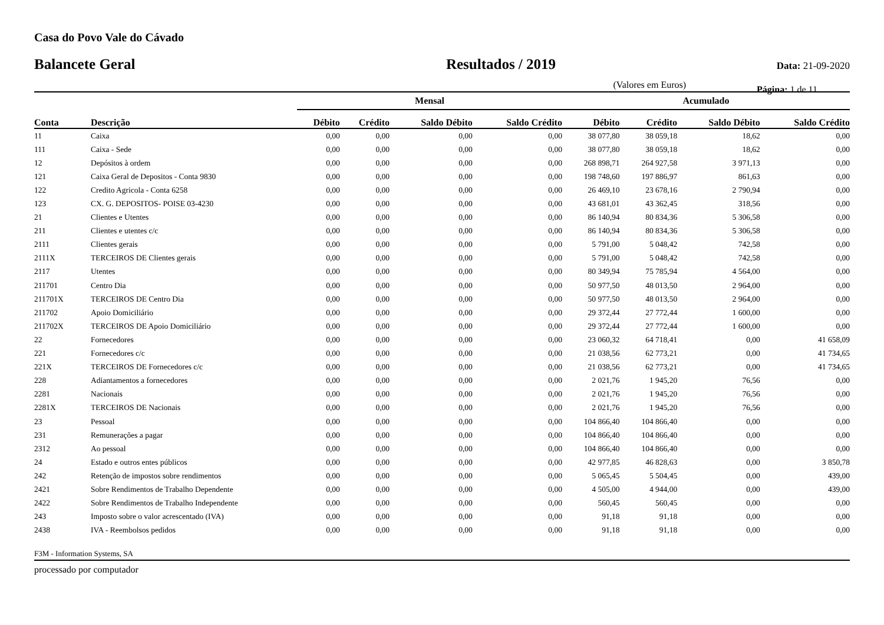Casa do Povo Vale do Cávado
Balancete Geral Resultados / 2019
Data: 21-09-2020
(Valores em Euros) Página: 1 de 11
| | | Mensal | | | | Acumulado | | | |
| --- | --- | --- | --- | --- | --- | --- | --- | --- | --- |
| Conta | Descrição | Débito | Crédito | Saldo Débito | Saldo Crédito | Débito | Crédito | Saldo Débito | Saldo Crédito |
| 11 | Caixa | 0,00 | 0,00 | 0,00 | 0,00 | 38 077,80 | 38 059,18 | 18,62 | 0,00 |
| 111 | Caixa - Sede | 0,00 | 0,00 | 0,00 | 0,00 | 38 077,80 | 38 059,18 | 18,62 | 0,00 |
| 12 | Depósitos à ordem | 0,00 | 0,00 | 0,00 | 0,00 | 268 898,71 | 264 927,58 | 3 971,13 | 0,00 |
| 121 | Caixa Geral de Depositos - Conta 9830 | 0,00 | 0,00 | 0,00 | 0,00 | 198 748,60 | 197 886,97 | 861,63 | 0,00 |
| 122 | Credito Agricola - Conta 6258 | 0,00 | 0,00 | 0,00 | 0,00 | 26 469,10 | 23 678,16 | 2 790,94 | 0,00 |
| 123 | CX. G. DEPOSITOS- POISE 03-4230 | 0,00 | 0,00 | 0,00 | 0,00 | 43 681,01 | 43 362,45 | 318,56 | 0,00 |
| 21 | Clientes e Utentes | 0,00 | 0,00 | 0,00 | 0,00 | 86 140,94 | 80 834,36 | 5 306,58 | 0,00 |
| 211 | Clientes e utentes c/c | 0,00 | 0,00 | 0,00 | 0,00 | 86 140,94 | 80 834,36 | 5 306,58 | 0,00 |
| 2111 | Clientes gerais | 0,00 | 0,00 | 0,00 | 0,00 | 5 791,00 | 5 048,42 | 742,58 | 0,00 |
| 2111X | TERCEIROS DE Clientes gerais | 0,00 | 0,00 | 0,00 | 0,00 | 5 791,00 | 5 048,42 | 742,58 | 0,00 |
| 2117 | Utentes | 0,00 | 0,00 | 0,00 | 0,00 | 80 349,94 | 75 785,94 | 4 564,00 | 0,00 |
| 211701 | Centro Dia | 0,00 | 0,00 | 0,00 | 0,00 | 50 977,50 | 48 013,50 | 2 964,00 | 0,00 |
| 211701X | TERCEIROS DE Centro Dia | 0,00 | 0,00 | 0,00 | 0,00 | 50 977,50 | 48 013,50 | 2 964,00 | 0,00 |
| 211702 | Apoio Domiciliário | 0,00 | 0,00 | 0,00 | 0,00 | 29 372,44 | 27 772,44 | 1 600,00 | 0,00 |
| 211702X | TERCEIROS DE Apoio Domiciliário | 0,00 | 0,00 | 0,00 | 0,00 | 29 372,44 | 27 772,44 | 1 600,00 | 0,00 |
| 22 | Fornecedores | 0,00 | 0,00 | 0,00 | 0,00 | 23 060,32 | 64 718,41 | 0,00 | 41 658,09 |
| 221 | Fornecedores c/c | 0,00 | 0,00 | 0,00 | 0,00 | 21 038,56 | 62 773,21 | 0,00 | 41 734,65 |
| 221X | TERCEIROS DE Fornecedores c/c | 0,00 | 0,00 | 0,00 | 0,00 | 21 038,56 | 62 773,21 | 0,00 | 41 734,65 |
| 228 | Adiantamentos a fornecedores | 0,00 | 0,00 | 0,00 | 0,00 | 2 021,76 | 1 945,20 | 76,56 | 0,00 |
| 2281 | Nacionais | 0,00 | 0,00 | 0,00 | 0,00 | 2 021,76 | 1 945,20 | 76,56 | 0,00 |
| 2281X | TERCEIROS DE Nacionais | 0,00 | 0,00 | 0,00 | 0,00 | 2 021,76 | 1 945,20 | 76,56 | 0,00 |
| 23 | Pessoal | 0,00 | 0,00 | 0,00 | 0,00 | 104 866,40 | 104 866,40 | 0,00 | 0,00 |
| 231 | Remunerações a pagar | 0,00 | 0,00 | 0,00 | 0,00 | 104 866,40 | 104 866,40 | 0,00 | 0,00 |
| 2312 | Ao pessoal | 0,00 | 0,00 | 0,00 | 0,00 | 104 866,40 | 104 866,40 | 0,00 | 0,00 |
| 24 | Estado e outros entes públicos | 0,00 | 0,00 | 0,00 | 0,00 | 42 977,85 | 46 828,63 | 0,00 | 3 850,78 |
| 242 | Retenção de impostos sobre rendimentos | 0,00 | 0,00 | 0,00 | 0,00 | 5 065,45 | 5 504,45 | 0,00 | 439,00 |
| 2421 | Sobre Rendimentos de Trabalho Dependente | 0,00 | 0,00 | 0,00 | 0,00 | 4 505,00 | 4 944,00 | 0,00 | 439,00 |
| 2422 | Sobre Rendimentos de Trabalho Independente | 0,00 | 0,00 | 0,00 | 0,00 | 560,45 | 560,45 | 0,00 | 0,00 |
| 243 | Imposto sobre o valor acrescentado (IVA) | 0,00 | 0,00 | 0,00 | 0,00 | 91,18 | 91,18 | 0,00 | 0,00 |
| 2438 | IVA - Reembolsos pedidos | 0,00 | 0,00 | 0,00 | 0,00 | 91,18 | 91,18 | 0,00 | 0,00 |
F3M - Information Systems, SA
processado por computador